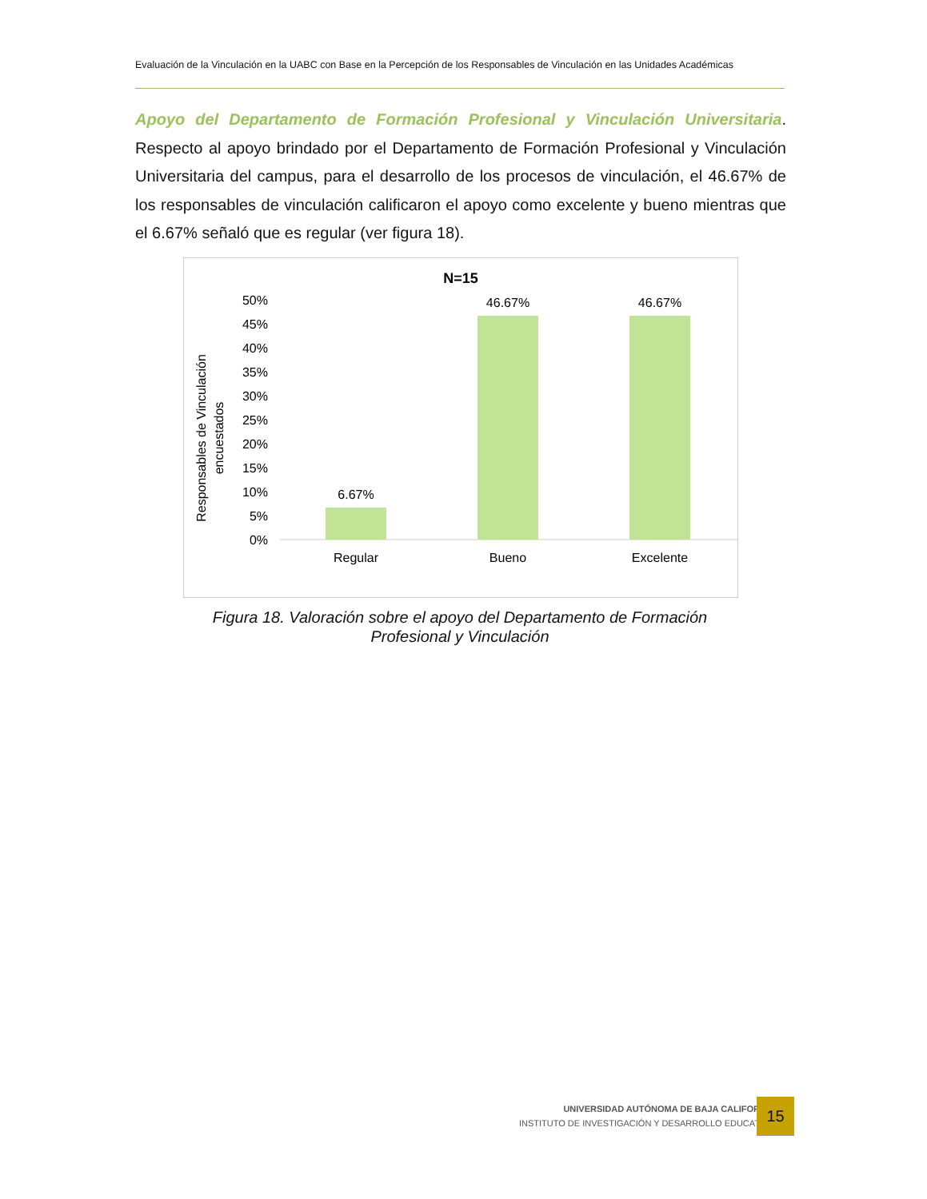Evaluación de la Vinculación en la UABC con Base en la Percepción de los Responsables de Vinculación en las Unidades Académicas
Apoyo del Departamento de Formación Profesional y Vinculación Universitaria. Respecto al apoyo brindado por el Departamento de Formación Profesional y Vinculación Universitaria del campus, para el desarrollo de los procesos de vinculación, el 46.67% de los responsables de vinculación calificaron el apoyo como excelente y bueno mientras que el 6.67% señaló que es regular (ver figura 18).
N=15
50%
45%
40%
35%
30%
25%
20%
15%
10%
5%
0%
6.67%
46.67%
46.67%
Regular
Bueno
Excelente
Responsables de Vinculación
encuestados
Figura 18. Valoración sobre el apoyo del Departamento de Formación Profesional y Vinculación
UNIVERSIDAD AUTÓNOMA DE BAJA CALIFORNIA
INSTITUTO DE INVESTIGACIÓN Y DESARROLLO EDUCATIVO
15